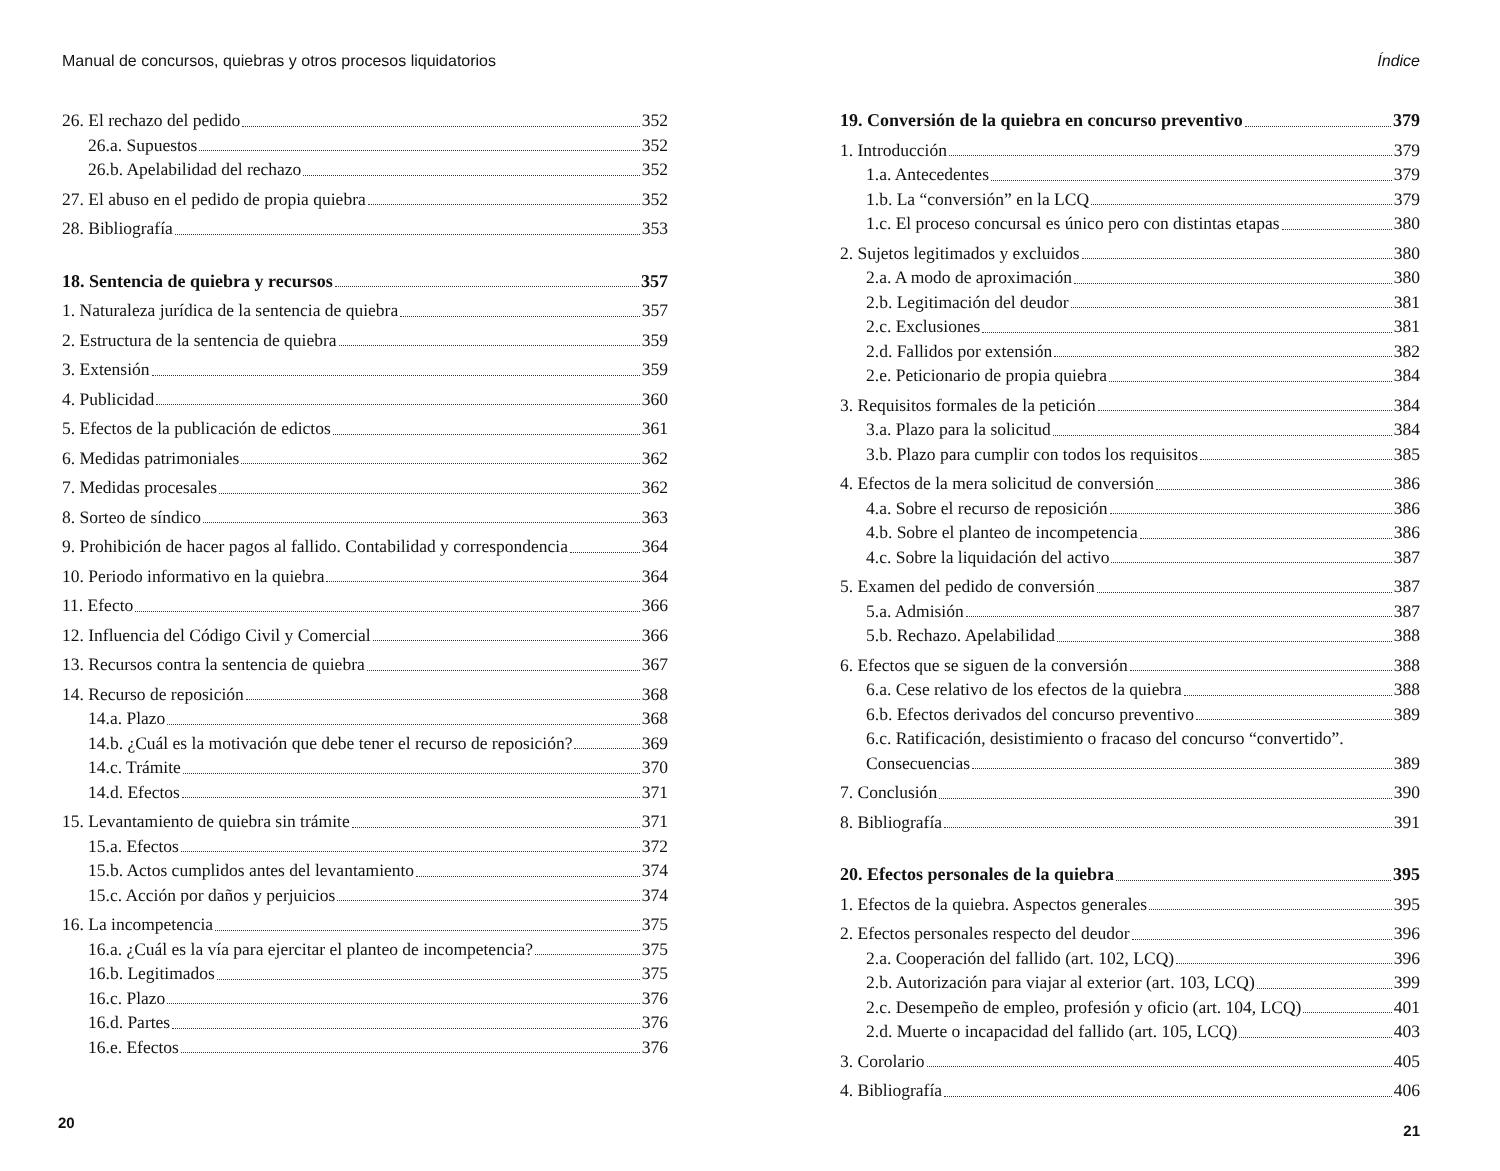Manual de concursos, quiebras y otros procesos liquidatorios
26. El rechazo del pedido 352
26.a. Supuestos 352
26.b. Apelabilidad del rechazo 352
27. El abuso en el pedido de propia quiebra 352
28. Bibliografía 353
18. Sentencia de quiebra y recursos 357
1. Naturaleza jurídica de la sentencia de quiebra 357
2. Estructura de la sentencia de quiebra 359
3. Extensión 359
4. Publicidad 360
5. Efectos de la publicación de edictos 361
6. Medidas patrimoniales 362
7. Medidas procesales 362
8. Sorteo de síndico 363
9. Prohibición de hacer pagos al fallido. Contabilidad y correspondencia 364
10. Periodo informativo en la quiebra 364
11. Efecto 366
12. Influencia del Código Civil y Comercial 366
13. Recursos contra la sentencia de quiebra 367
14. Recurso de reposición 368
14.a. Plazo 368
14.b. ¿Cuál es la motivación que debe tener el recurso de reposición? 369
14.c. Trámite 370
14.d. Efectos 371
15. Levantamiento de quiebra sin trámite 371
15.a. Efectos 372
15.b. Actos cumplidos antes del levantamiento 374
15.c. Acción por daños y perjuicios 374
16. La incompetencia 375
16.a. ¿Cuál es la vía para ejercitar el planteo de incompetencia? 375
16.b. Legitimados 375
16.c. Plazo 376
16.d. Partes 376
16.e. Efectos 376
20
Índice
19. Conversión de la quiebra en concurso preventivo 379
1. Introducción 379
1.a. Antecedentes 379
1.b. La “conversión” en la LCQ 379
1.c. El proceso concursal es único pero con distintas etapas 380
2. Sujetos legitimados y excluidos 380
2.a. A modo de aproximación 380
2.b. Legitimación del deudor 381
2.c. Exclusiones 381
2.d. Fallidos por extensión 382
2.e. Peticionario de propia quiebra 384
3. Requisitos formales de la petición 384
3.a. Plazo para la solicitud 384
3.b. Plazo para cumplir con todos los requisitos 385
4. Efectos de la mera solicitud de conversión 386
4.a. Sobre el recurso de reposición 386
4.b. Sobre el planteo de incompetencia 386
4.c. Sobre la liquidación del activo 387
5. Examen del pedido de conversión 387
5.a. Admisión 387
5.b. Rechazo. Apelabilidad 388
6. Efectos que se siguen de la conversión 388
6.a. Cese relativo de los efectos de la quiebra 388
6.b. Efectos derivados del concurso preventivo 389
6.c. Ratificación, desistimiento o fracaso del concurso “convertido”.
Consecuencias 389
7. Conclusión 390
8. Bibliografía 391
20. Efectos personales de la quiebra 395
1. Efectos de la quiebra. Aspectos generales 395
2. Efectos personales respecto del deudor 396
2.a. Cooperación del fallido (art. 102, LCQ) 396
2.b. Autorización para viajar al exterior (art. 103, LCQ) 399
2.c. Desempeño de empleo, profesión y oficio (art. 104, LCQ) 401
2.d. Muerte o incapacidad del fallido (art. 105, LCQ) 403
3. Corolario 405
4. Bibliografía 406
21